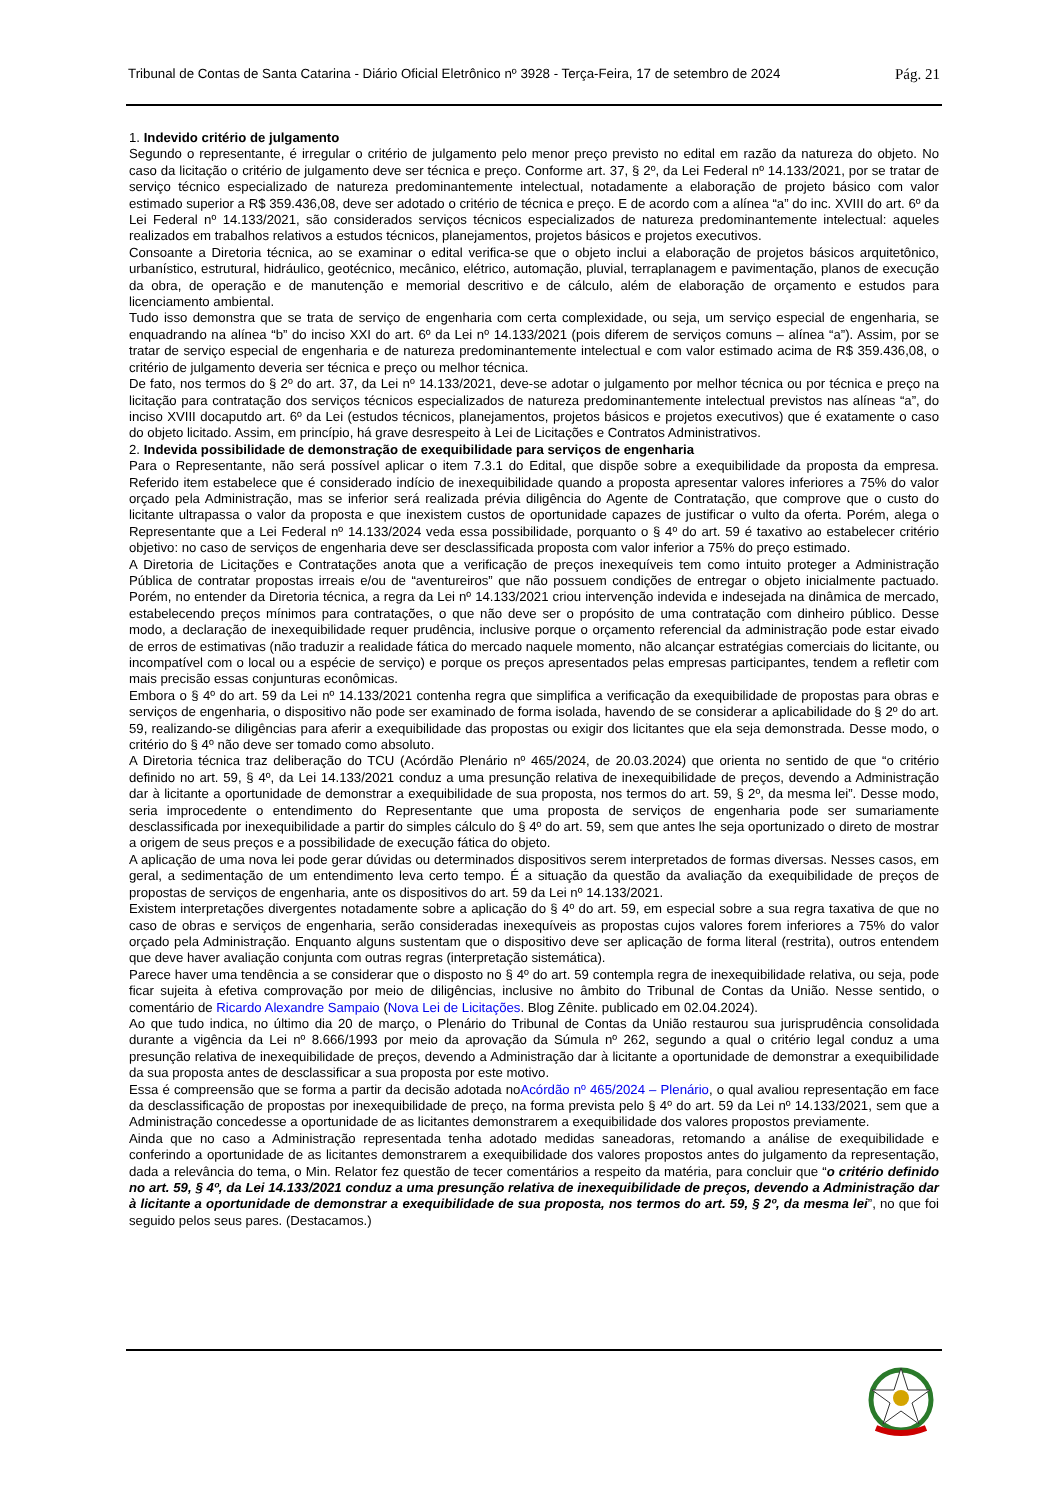Tribunal de Contas de Santa Catarina - Diário Oficial Eletrônico nº 3928 - Terça-Feira, 17 de setembro de 2024 Pág. 21
1. Indevido critério de julgamento
Segundo o representante, é irregular o critério de julgamento pelo menor preço previsto no edital em razão da natureza do objeto. No caso da licitação o critério de julgamento deve ser técnica e preço. Conforme art. 37, § 2º, da Lei Federal nº 14.133/2021, por se tratar de serviço técnico especializado de natureza predominantemente intelectual, notadamente a elaboração de projeto básico com valor estimado superior a R$ 359.436,08, deve ser adotado o critério de técnica e preço. E de acordo com a alínea “a” do inc. XVIII do art. 6º da Lei Federal nº 14.133/2021, são considerados serviços técnicos especializados de natureza predominantemente intelectual: aqueles realizados em trabalhos relativos a estudos técnicos, planejamentos, projetos básicos e projetos executivos.
Consoante a Diretoria técnica, ao se examinar o edital verifica-se que o objeto inclui a elaboração de projetos básicos arquitetônico, urbanístico, estrutural, hidráulico, geotécnico, mecânico, elétrico, automação, pluvial, terraplanagem e pavimentação, planos de execução da obra, de operação e de manutenção e memorial descritivo e de cálculo, além de elaboração de orçamento e estudos para licenciamento ambiental.
Tudo isso demonstra que se trata de serviço de engenharia com certa complexidade, ou seja, um serviço especial de engenharia, se enquadrando na alínea “b” do inciso XXI do art. 6º da Lei nº 14.133/2021 (pois diferem de serviços comuns – alínea “a”). Assim, por se tratar de serviço especial de engenharia e de natureza predominantemente intelectual e com valor estimado acima de R$ 359.436,08, o critério de julgamento deveria ser técnica e preço ou melhor técnica.
De fato, nos termos do § 2º do art. 37, da Lei nº 14.133/2021, deve-se adotar o julgamento por melhor técnica ou por técnica e preço na licitação para contratação dos serviços técnicos especializados de natureza predominantemente intelectual previstos nas alíneas “a”, do inciso XVIII docaputdo art. 6º da Lei (estudos técnicos, planejamentos, projetos básicos e projetos executivos) que é exatamente o caso do objeto licitado. Assim, em princípio, há grave desrespeito à Lei de Licitações e Contratos Administrativos.
2. Indevida possibilidade de demonstração de exequibilidade para serviços de engenharia
Para o Representante, não será possível aplicar o item 7.3.1 do Edital, que dispõe sobre a exequibilidade da proposta da empresa. Referido item estabelece que é considerado indício de inexequibilidade quando a proposta apresentar valores inferiores a 75% do valor orçado pela Administração, mas se inferior será realizada prévia diligência do Agente de Contratação, que comprove que o custo do licitante ultrapassa o valor da proposta e que inexistem custos de oportunidade capazes de justificar o vulto da oferta. Porém, alega o Representante que a Lei Federal nº 14.133/2024 veda essa possibilidade, porquanto o § 4º do art. 59 é taxativo ao estabelecer critério objetivo: no caso de serviços de engenharia deve ser desclassificada proposta com valor inferior a 75% do preço estimado.
A Diretoria de Licitações e Contratações anota que a verificação de preços inexequíveis tem como intuito proteger a Administração Pública de contratar propostas irreais e/ou de “aventureiros” que não possuem condições de entregar o objeto inicialmente pactuado. Porém, no entender da Diretoria técnica, a regra da Lei nº 14.133/2021 criou intervenção indevida e indesejada na dinâmica de mercado, estabelecendo preços mínimos para contratações, o que não deve ser o propósito de uma contratação com dinheiro público. Desse modo, a declaração de inexequibilidade requer prudência, inclusive porque o orçamento referencial da administração pode estar eivado de erros de estimativas (não traduzir a realidade fática do mercado naquele momento, não alcançar estratégias comerciais do licitante, ou incompatível com o local ou a espécie de serviço) e porque os preços apresentados pelas empresas participantes, tendem a refletir com mais precisão essas conjunturas econômicas.
Embora o § 4º do art. 59 da Lei nº 14.133/2021 contenha regra que simplifica a verificação da exequibilidade de propostas para obras e serviços de engenharia, o dispositivo não pode ser examinado de forma isolada, havendo de se considerar a aplicabilidade do § 2º do art. 59, realizando-se diligências para aferir a exequibilidade das propostas ou exigir dos licitantes que ela seja demonstrada. Desse modo, o critério do § 4º não deve ser tomado como absoluto.
A Diretoria técnica traz deliberação do TCU (Acórdão Plenário nº 465/2024, de 20.03.2024) que orienta no sentido de que “o critério definido no art. 59, § 4º, da Lei 14.133/2021 conduz a uma presunção relativa de inexequibilidade de preços, devendo a Administração dar à licitante a oportunidade de demonstrar a exequibilidade de sua proposta, nos termos do art. 59, § 2º, da mesma lei”. Desse modo, seria improcedente o entendimento do Representante que uma proposta de serviços de engenharia pode ser sumariamente desclassificada por inexequibilidade a partir do simples cálculo do § 4º do art. 59, sem que antes lhe seja oportunizado o direto de mostrar a origem de seus preços e a possibilidade de execução fática do objeto.
A aplicação de uma nova lei pode gerar dúvidas ou determinados dispositivos serem interpretados de formas diversas. Nesses casos, em geral, a sedimentação de um entendimento leva certo tempo. É a situação da questão da avaliação da exequibilidade de preços de propostas de serviços de engenharia, ante os dispositivos do art. 59 da Lei nº 14.133/2021.
Existem interpretações divergentes notadamente sobre a aplicação do § 4º do art. 59, em especial sobre a sua regra taxativa de que no caso de obras e serviços de engenharia, serão consideradas inexequíveis as propostas cujos valores forem inferiores a 75% do valor orçado pela Administração. Enquanto alguns sustentam que o dispositivo deve ser aplicação de forma literal (restrita), outros entendem que deve haver avaliação conjunta com outras regras (interpretação sistemática).
Parece haver uma tendência a se considerar que o disposto no § 4º do art. 59 contempla regra de inexequibilidade relativa, ou seja, pode ficar sujeita à efetiva comprovação por meio de diligências, inclusive no âmbito do Tribunal de Contas da União. Nesse sentido, o comentário de Ricardo Alexandre Sampaio (Nova Lei de Licitações. Blog Zênite. publicado em 02.04.2024).
Ao que tudo indica, no último dia 20 de março, o Plenário do Tribunal de Contas da União restaurou sua jurisprudência consolidada durante a vigência da Lei nº 8.666/1993 por meio da aprovação da Súmula nº 262, segundo a qual o critério legal conduz a uma presunção relativa de inexequibilidade de preços, devendo a Administração dar à licitante a oportunidade de demonstrar a exequibilidade da sua proposta antes de desclassificar a sua proposta por este motivo.
Essa é compreensão que se forma a partir da decisão adotada noAcórdão nº 465/2024 – Plenário, o qual avaliou representação em face da desclassificação de propostas por inexequibilidade de preço, na forma prevista pelo § 4º do art. 59 da Lei nº 14.133/2021, sem que a Administração concedesse a oportunidade de as licitantes demonstrarem a exequibilidade dos valores propostos previamente.
Ainda que no caso a Administração representada tenha adotado medidas saneadoras, retomando a análise de exequibilidade e conferindo a oportunidade de as licitantes demonstrarem a exequibilidade dos valores propostos antes do julgamento da representação, dada a relevância do tema, o Min. Relator fez questão de tecer comentários a respeito da matéria, para concluir que “o critério definido no art. 59, § 4º, da Lei 14.133/2021 conduz a uma presunção relativa de inexequibilidade de preços, devendo a Administração dar à licitante a oportunidade de demonstrar a exequibilidade de sua proposta, nos termos do art. 59, § 2º, da mesma lei”, no que foi seguido pelos seus pares. (Destacamos.)